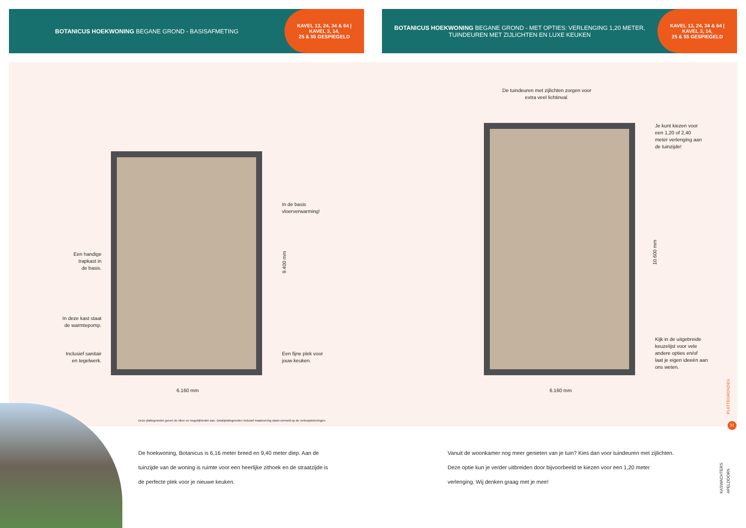BOTANICUS HOEKWONING BEGANE GROND - BASISAFMETING
KAVEL 13, 24, 34 & 64 |
KAVEL 3, 14,
25 & 55 GESPIEGELD
BOTANICUS HOEKWONING BEGANE GROND - MET OPTIES: VERLENGING 1,20 METER,
TUINDEUREN MET ZIJLICHTEN EN LUXE KEUKEN
KAVEL 13, 24, 34 & 64 |
KAVEL 3, 14,
25 & 55 GESPIEGELD
In de basis
vloerverwarming!
Een handige
trapkast in
de basis.
In deze kast staat
de warmtepomp.
Inclusief sanitair
en tegelwerk.
Een fijne plek voor
jouw keuken.
9.400 mm
6.160 mm
De tuindeuren met zijlichten zorgen voor
extra veel lichtinval.
Je kunt kiezen voor
een 1,20 of 2,40
meter verlenging aan
de tuinzijde!
10.600 mm
Kijk in de uitgebreide
keuzelijst voor vele
andere opties en/of
laat je eigen ideeën aan
ons weten.
6.160 mm
Deze plattegronden geven de sfeer en mogelijkheden aan. Detailplattegronden inclusief maatvoering staan vermeld op de verkooptekeningen.
De hoekwoning, Botanicus is 6,16 meter breed en 9,40 meter diep. Aan de
tuinzijde van de woning is ruimte voor een heerlijke zithoek en de straatzijde is
de perfecte plek voor je nieuwe keuken.
Vanuit de woonkamer nog meer genieten van je tuin? Kies dan voor tuindeuren met zijlichten.
Deze optie kun je verder uitbreiden door bijvoorbeeld te kiezen voor een 1,20 meter
verlenging. Wij denken graag met je mee!
PLATTEGRONDEN
31
KASWACHTERS APELDOORN